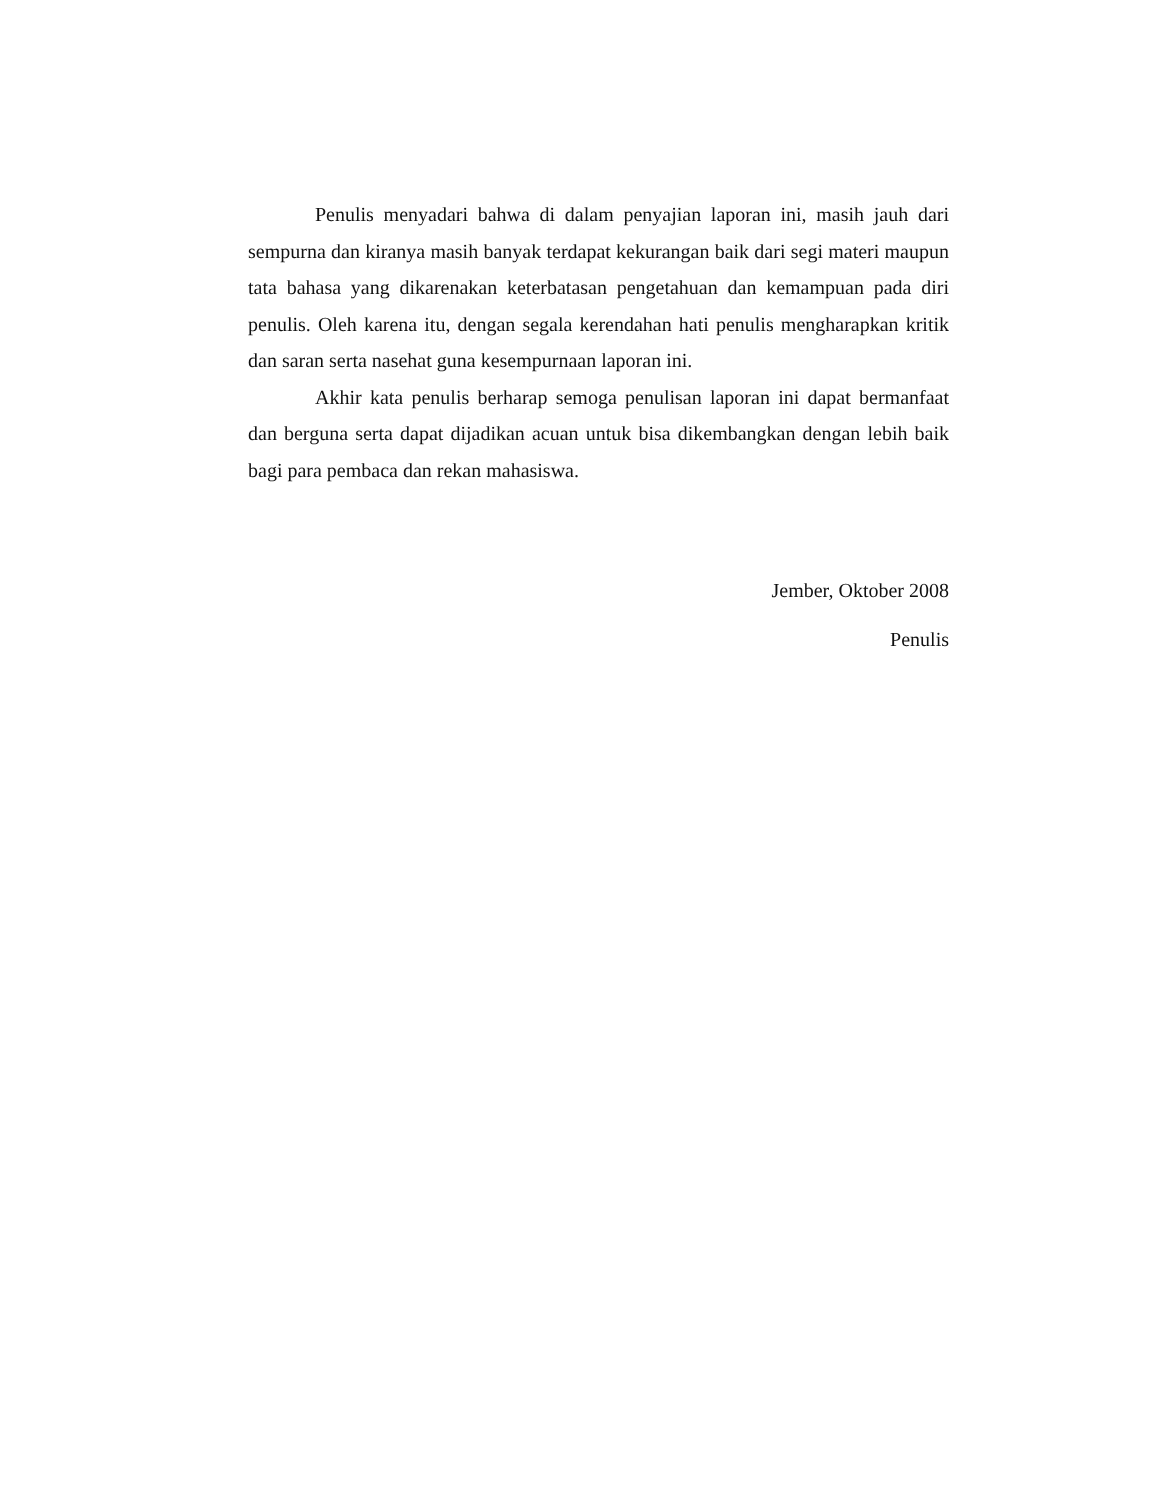Penulis menyadari bahwa di dalam penyajian laporan ini, masih jauh dari sempurna dan kiranya masih banyak terdapat kekurangan baik dari segi materi maupun tata bahasa yang dikarenakan keterbatasan pengetahuan dan kemampuan pada diri penulis. Oleh karena itu, dengan segala kerendahan hati penulis mengharapkan kritik dan saran serta nasehat guna kesempurnaan laporan ini.
Akhir kata penulis berharap semoga penulisan laporan ini dapat bermanfaat dan berguna serta dapat dijadikan acuan untuk bisa dikembangkan dengan lebih baik bagi para pembaca dan rekan mahasiswa.
Jember, Oktober 2008
Penulis